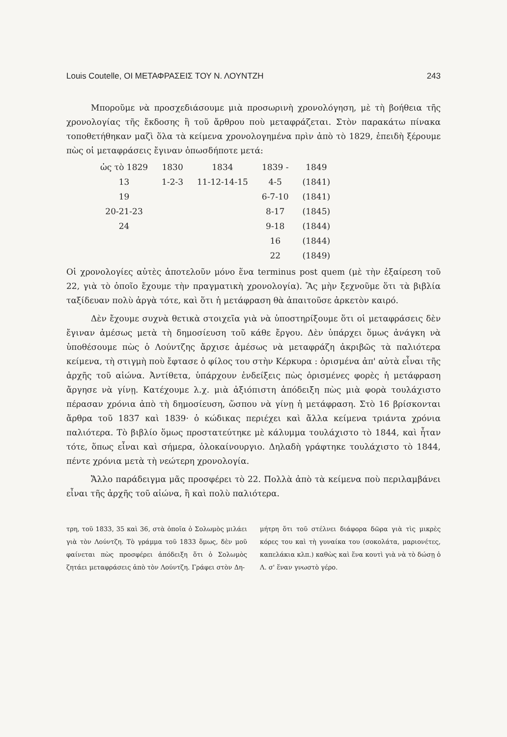Louis Coutelle, ΟΙ ΜΕΤΑΦΡΑΣΕΙΣ ΤΟΥ Ν. ΛΟΥΝΤΖΗ 243
Μποροῦμε νὰ προσχεδιάσουμε μιὰ προσωρινὴ χρονολόγηση, μὲ τὴ βοήθεια τῆς χρονολογίας τῆς ἔκδοσης ἢ τοῦ ἄρθρου ποὺ μεταφράζεται. Στὸν παρακάτω πίνακα τοποθετήθηκαν μαζὶ ὅλα τὰ κείμενα χρονολογημένα πρὶν ἀπὸ τὸ 1829, ἐπειδὴ ξέρουμε πὼς οἱ μεταφράσεις ἔγιναν ὁπωσδήποτε μετά:
| ὡς τὸ 1829 | 1830 | 1834 | 1839 - | 1849 |
| 13 | 1-2-3 | 11-12-14-15 | 4-5 | (1841) |
| 19 | | | 6-7-10 | (1841) |
| 20-21-23 | | | 8-17 | (1845) |
| 24 | | | 9-18 | (1844) |
| | | | 16 | (1844) |
| | | | 22 | (1849) |
Οἱ χρονολογίες αὐτὲς ἀποτελοῦν μόνο ἕνα terminus post quem (μὲ τὴν ἐξαίρεση τοῦ 22, γιὰ τὸ ὁποῖο ἔχουμε τὴν πραγματικὴ χρονολογία). Ἂς μὴν ξεχνοῦμε ὅτι τὰ βιβλία ταξίδευαν πολὺ ἀργὰ τότε, καὶ ὅτι ἡ μετάφραση θὰ ἀπαιτοῦσε ἀρκετὸν καιρό.
Δὲν ἔχουμε συχνὰ θετικὰ στοιχεῖα γιὰ νὰ ὑποστηρίξουμε ὅτι οἱ μεταφράσεις δὲν ἔγιναν ἀμέσως μετὰ τὴ δημοσίευση τοῦ κάθε ἔργου. Δὲν ὑπάρχει ὅμως ἀνάγκη νὰ ὑποθέσουμε πὼς ὁ Λούντζης ἄρχισε ἀμέσως νὰ μεταφράζη ἀκριβῶς τὰ παλιότερα κείμενα, τὴ στιγμὴ ποὺ ἔφτασε ὁ φίλος του στὴν Κέρκυρα : ὁρισμένα ἀπ' αὐτὰ εἶναι τῆς ἀρχῆς τοῦ αἰώνα. Ἀντίθετα, ὑπάρχουν ἐνδείξεις πὼς ὁρισμένες φορὲς ἡ μετάφραση ἄργησε νὰ γίνῃ. Κατέχουμε λ.χ. μιὰ ἀξιόπιστη ἀπόδειξη πὼς μιὰ φορὰ τουλάχιστο πέρασαν χρόνια ἀπὸ τὴ δημοσίευση, ὥσπου νὰ γίνῃ ἡ μετάφραση. Στὸ 16 βρίσκονται ἄρθρα τοῦ 1837 καὶ 1839· ὁ κώδικας περιέχει καὶ ἄλλα κείμενα τριάντα χρόνια παλιότερα. Τὸ βιβλίο ὅμως προστατεύτηκε μὲ κάλυμμα τουλάχιστο τὸ 1844, καὶ ἦταν τότε, ὅπως εἶναι καὶ σήμερα, ὁλοκαίνουργιο. Δηλαδὴ γράφτηκε τουλάχιστο τὸ 1844, πέντε χρόνια μετὰ τὴ νεώτερη χρονολογία.
Ἄλλο παράδειγμα μᾶς προσφέρει τὸ 22. Πολλὰ ἀπὸ τὰ κείμενα ποὺ περιλαμβάνει εἶναι τῆς ἀρχῆς τοῦ αἰώνα, ἢ καὶ πολὺ παλιότερα.
τρη, τοῦ 1833, 35 καὶ 36, στὰ ὁποῖα ὁ Σολωμὸς μιλάει γιὰ τὸν Λούντζη. Τὸ γράμμα τοῦ 1833 ὅμως, δὲν μοῦ φαίνεται πὼς προσφέρει ἀπόδειξη ὅτι ὁ Σολωμὸς ζητάει μεταφράσεις ἀπὸ τὸν Λούντζη. Γράφει στὸν Δη-
μήτρη ὅτι τοῦ στέλνει διάφορα δῶρα γιὰ τὶς μικρὲς κόρες του καὶ τὴ γυναίκα του (σοκολάτα, μαριονέτες, καπελάκια κλπ.) καθὼς καὶ ἕνα κουτὶ γιὰ νὰ τὸ δώσῃ ὁ Λ. σ' ἕναν γνωστὸ γέρο.